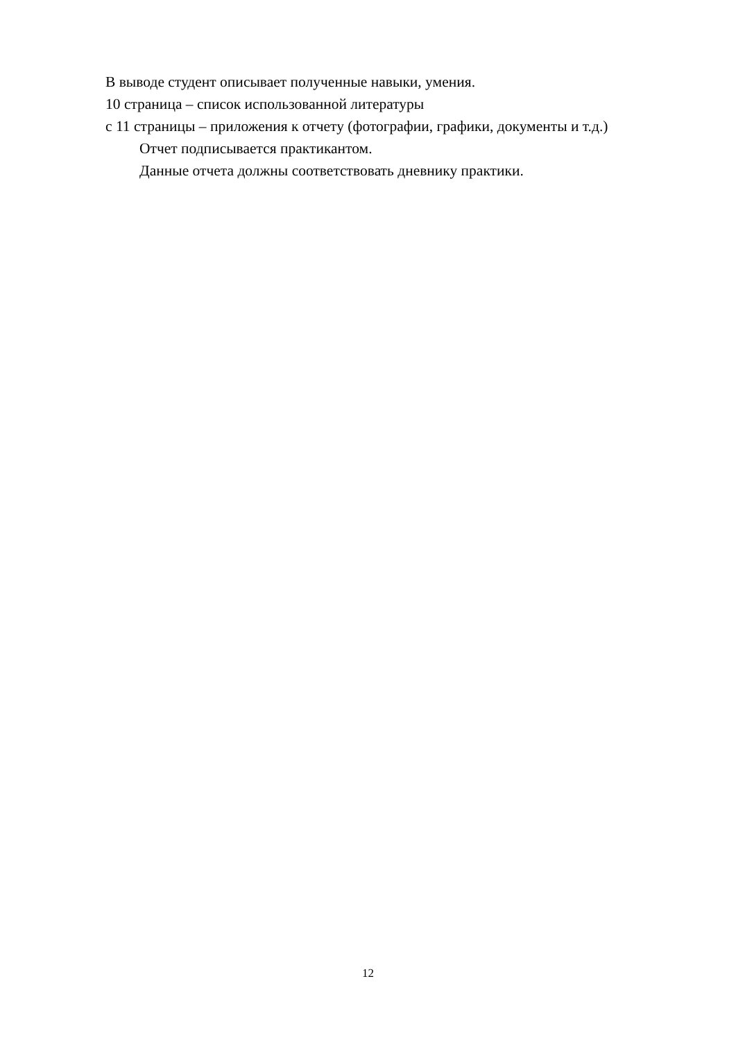В выводе студент описывает полученные навыки, умения.
10 страница – список использованной литературы
с 11 страницы – приложения к отчету (фотографии, графики, документы и т.д.)
Отчет подписывается практикантом.
Данные отчета должны соответствовать дневнику практики.
12